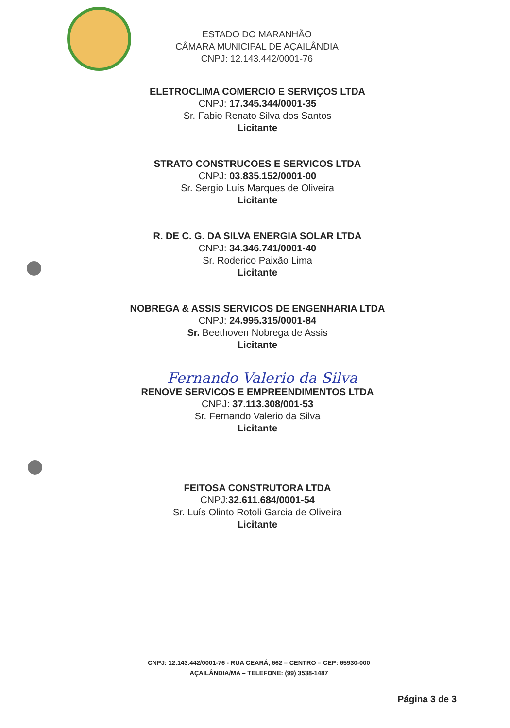ESTADO DO MARANHÃO
CÂMARA MUNICIPAL DE AÇAILÂNDIA
CNPJ: 12.143.442/0001-76
ELETROCLIMA COMERCIO E SERVIÇOS LTDA
CNPJ: 17.345.344/0001-35
Sr. Fabio Renato Silva dos Santos
Licitante
STRATO CONSTRUCOES E SERVICOS LTDA
CNPJ: 03.835.152/0001-00
Sr. Sergio Luís Marques de Oliveira
Licitante
R. DE C. G. DA SILVA ENERGIA SOLAR LTDA
CNPJ: 34.346.741/0001-40
Sr. Roderico Paixão Lima
Licitante
NOBREGA & ASSIS SERVICOS DE ENGENHARIA LTDA
CNPJ: 24.995.315/0001-84
Sr. Beethoven Nobrega de Assis
Licitante
Fernando Valerio da Silva
RENOVE SERVICOS E EMPREENDIMENTOS LTDA
CNPJ: 37.113.308/001-53
Sr. Fernando Valerio da Silva
Licitante
FEITOSA CONSTRUTORA LTDA
CNPJ:32.611.684/0001-54
Sr. Luís Olinto Rotoli Garcia de Oliveira
Licitante
CNPJ: 12.143.442/0001-76 - RUA CEARÁ, 662 – CENTRO – CEP: 65930-000
AÇAILÂNDIA/MA – TELEFONE: (99) 3538-1487
Página 3 de 3